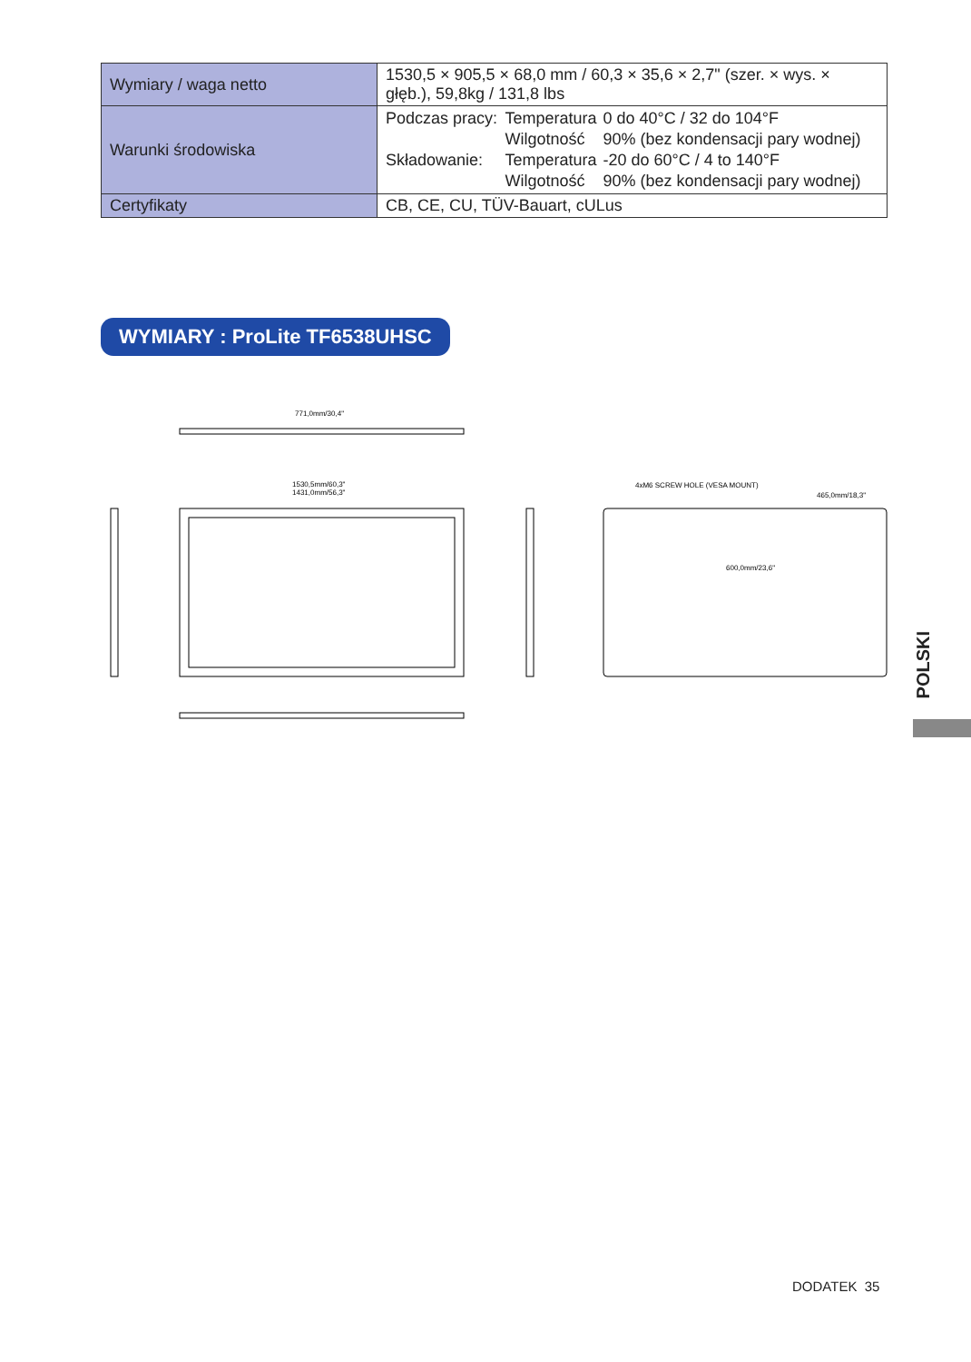| Wymiary / waga netto | 1530,5 × 905,5 × 68,0 mm / 60,3 × 35,6 × 2,7" (szer. × wys. × głęb.), 59,8kg / 131,8 lbs |
| Warunki środowiska | / Podczas pracy: / Temperatura / 0 do 40°C / 32 do 104°F / / / Wilgotność / 90% (bez kondensacji pary wodnej) / / Składowanie: / Temperatura / -20 do 60°C / 4 to 140°F / / / Wilgotność / 90% (bez kondensacji pary wodnej) / |
| Certyfikaty | CB, CE, CU, TÜV-Bauart, cULus |
WYMIARY : ProLite TF6538UHSC
771,0mm/30,4"
1530,5mm/60,3"
1431,0mm/56,3"
4xM6 SCREW HOLE (VESA MOUNT)
465,0mm/18,3"
600,0mm/23,6"
POLSKI
DODATEK 35